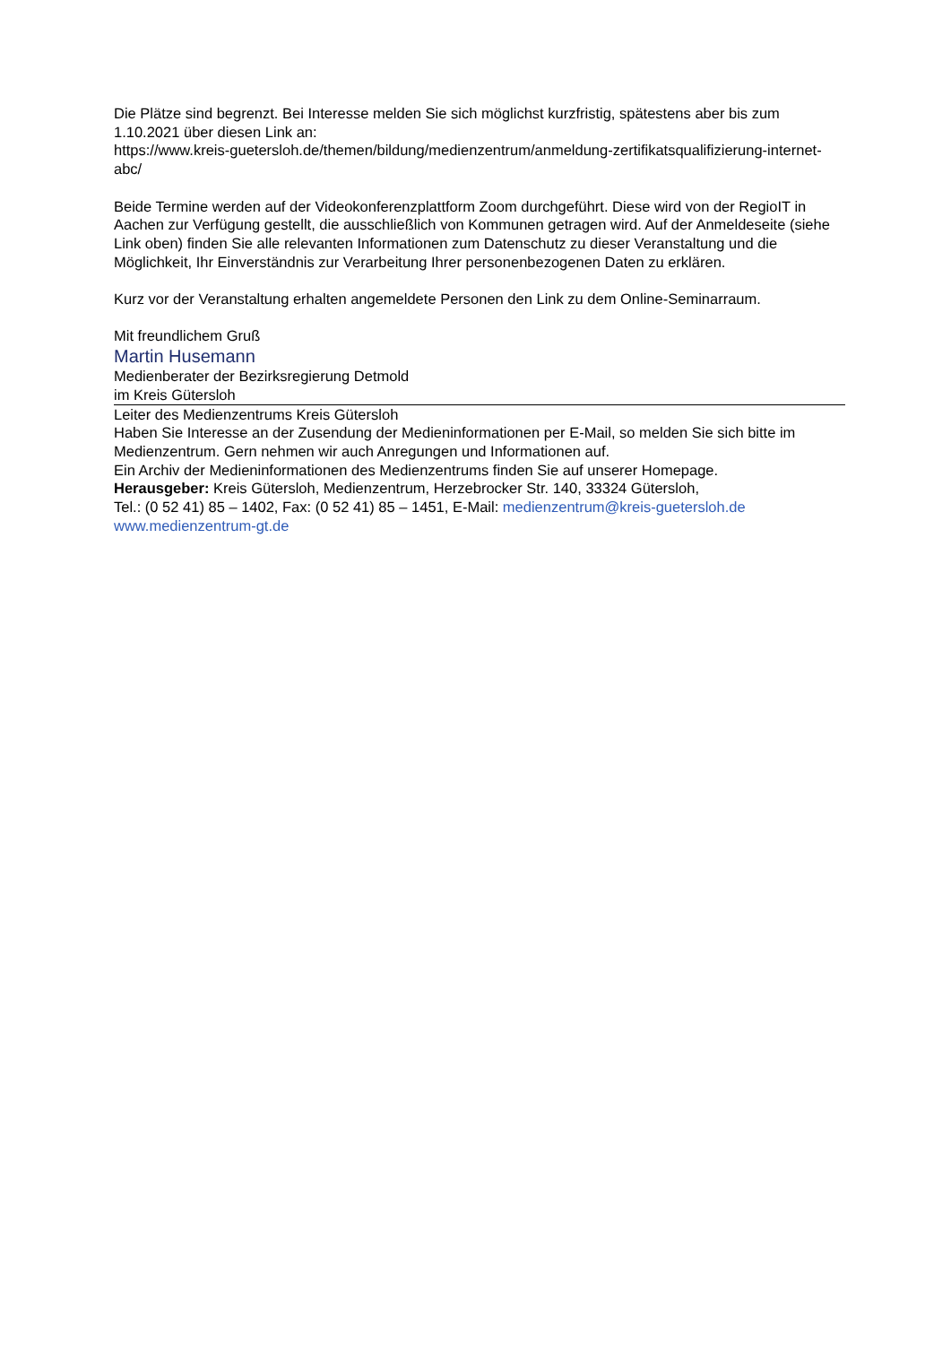Die Plätze sind begrenzt. Bei Interesse melden Sie sich möglichst kurzfristig, spätestens aber bis zum 1.10.2021 über diesen Link an:
https://www.kreis-guetersloh.de/themen/bildung/medienzentrum/anmeldung-zertifikatsqualifizierung-internet-abc/
Beide Termine werden auf der Videokonferenzplattform Zoom durchgeführt. Diese wird von der RegioIT in Aachen zur Verfügung gestellt, die ausschließlich von Kommunen getragen wird. Auf der Anmeldeseite (siehe Link oben) finden Sie alle relevanten Informationen zum Datenschutz zu dieser Veranstaltung und die Möglichkeit, Ihr Einverständnis zur Verarbeitung Ihrer personenbezogenen Daten zu erklären.
Kurz vor der Veranstaltung erhalten angemeldete Personen den Link zu dem Online-Seminarraum.
Mit freundlichem Gruß
Martin Husemann
Medienberater der Bezirksregierung Detmold
im Kreis Gütersloh
Leiter des Medienzentrums Kreis Gütersloh
Haben Sie Interesse an der Zusendung der Medieninformationen per E-Mail, so melden Sie sich bitte im Medienzentrum. Gern nehmen wir auch Anregungen und Informationen auf.
Ein Archiv der Medieninformationen des Medienzentrums finden Sie auf unserer Homepage.
Herausgeber: Kreis Gütersloh, Medienzentrum, Herzebrocker Str. 140, 33324 Gütersloh,
Tel.: (0 52 41) 85 – 1402, Fax: (0 52 41) 85 – 1451, E-Mail: medienzentrum@kreis-guetersloh.de
www.medienzentrum-gt.de